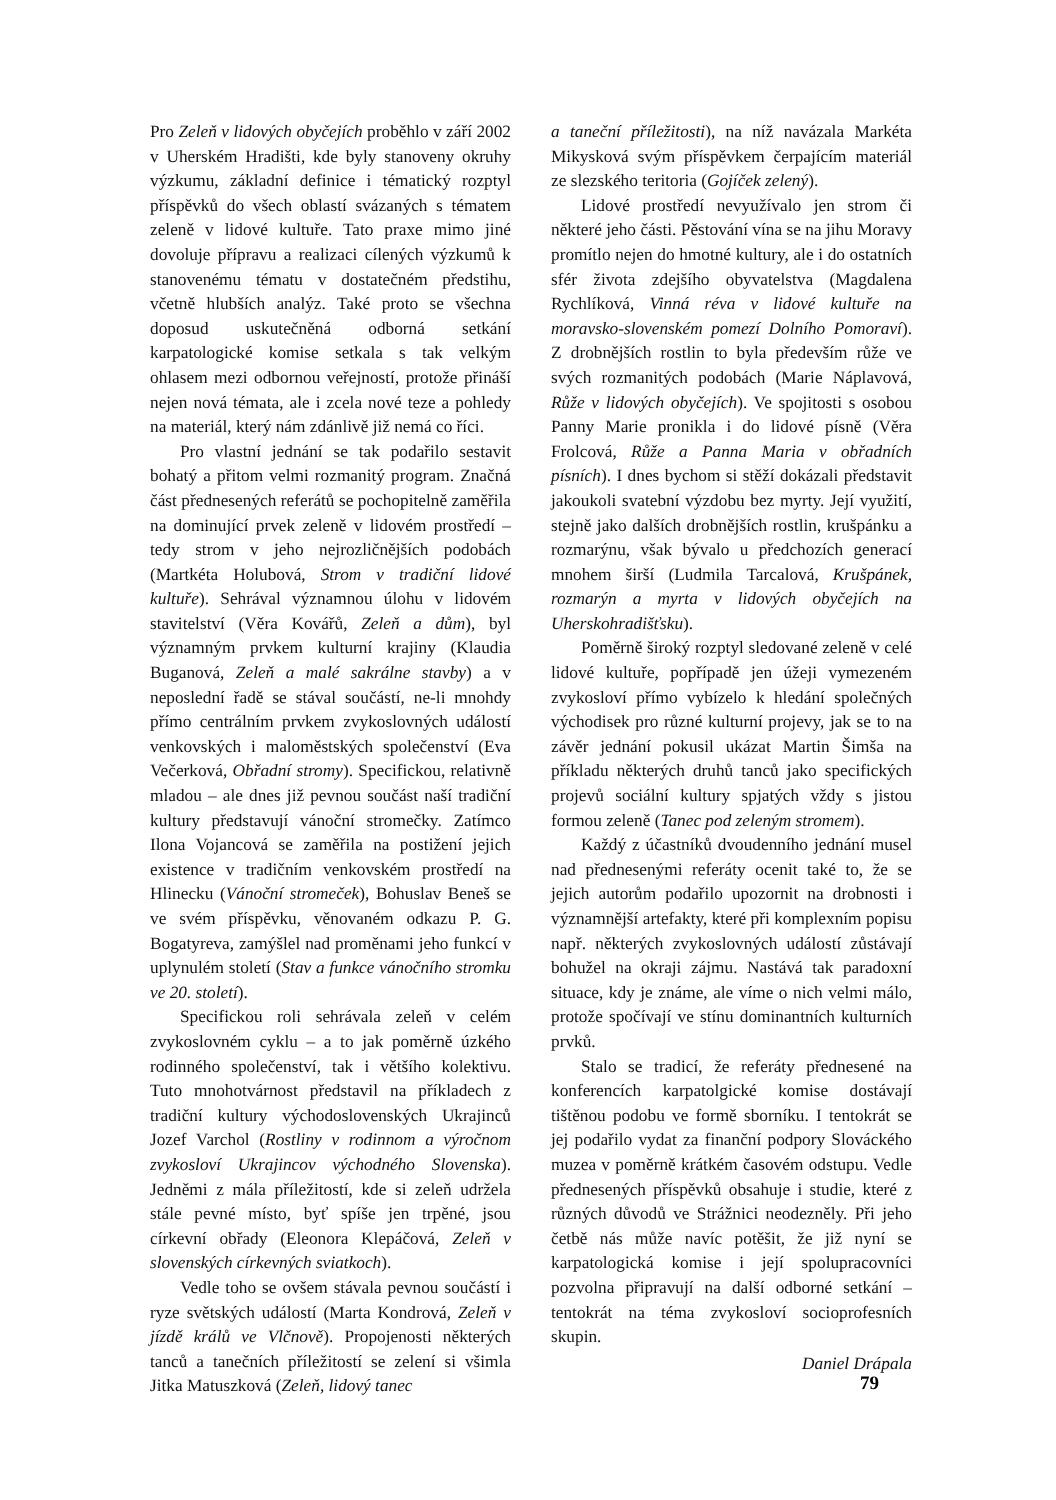Pro Zeleň v lidových obyčejích proběhlo v září 2002 v Uherském Hradišti, kde byly stanoveny okruhy výzkumu, základní definice i tématický rozptyl příspěvků do všech oblastí svázaných s tématem zeleně v lidové kultuře. Tato praxe mimo jiné dovoluje přípravu a realizaci cílených výzkumů k stanovenému tématu v dostatečném předstihu, včetně hlubších analýz. Také proto se všechna doposud uskutečněná odborná setkání karpatologické komise setkala s tak velkým ohlasem mezi odbornou veřejností, protože přináší nejen nová témata, ale i zcela nové teze a pohledy na materiál, který nám zdánlivě již nemá co říci.
Pro vlastní jednání se tak podařilo sestavit bohatý a přitom velmi rozmanitý program. Značná část přednesených referátů se pochopitelně zaměřila na dominující prvek zeleně v lidovém prostředí – tedy strom v jeho nejrozličnějších podobách (Martkéta Holubová, Strom v tradiční lidové kultuře). Sehrával významnou úlohu v lidovém stavitelství (Věra Kovářů, Zeleň a dům), byl významným prvkem kulturní krajiny (Klaudia Buganová, Zeleň a malé sakrálne stavby) a v neposlední řadě se stával součástí, ne-li mnohdy přímo centrálním prvkem zvykoslovných událostí venkovských i maloměstských společenství (Eva Večerková, Obřadní stromy). Specifickou, relativně mladou – ale dnes již pevnou součást naší tradiční kultury představují vánoční stromečky. Zatímco Ilona Vojancová se zaměřila na postižení jejich existence v tradičním venkovském prostředí na Hlinecku (Vánoční stromeček), Bohuslav Beneš se ve svém příspěvku, věnovaném odkazu P. G. Bogatyreva, zamýšlel nad proměnami jeho funkcí v uplynulém století (Stav a funkce vánočního stromku ve 20. století).
Specifickou roli sehrávala zeleň v celém zvykoslovném cyklu – a to jak poměrně úzkého rodinného společenství, tak i většího kolektivu. Tuto mnohotvárnost představil na příkladech z tradiční kultury východoslovenských Ukrajinců Jozef Varchol (Rostliny v rodinnom a výročnom zvykosloví Ukrajincov východného Slovenska). Jedněmi z mála příležitostí, kde si zeleň udržela stále pevné místo, byť spíše jen trpěné, jsou církevní obřady (Eleonora Klepáčová, Zeleň v slovenských církevných sviatkoch).
Vedle toho se ovšem stávala pevnou součástí i ryze světských událostí (Marta Kondrová, Zeleň v jízdě králů ve Vlčnově). Propojenosti některých tanců a tanečních příležitostí se zelení si všimla Jitka Matuszková (Zeleň, lidový tanec
a taneční příležitosti), na níž navázala Markéta Mikysková svým příspěvkem čerpajícím materiál ze slezského teritoria (Gojíček zelený).
Lidové prostředí nevyužívalo jen strom či některé jeho části. Pěstování vína se na jihu Moravy promítlo nejen do hmotné kultury, ale i do ostatních sfér života zdejšího obyvatelstva (Magdalena Rychlíková, Vinná réva v lidové kultuře na moravsko-slovenském pomezí Dolního Pomoraví). Z drobnějších rostlin to byla především růže ve svých rozmanitých podobách (Marie Náplavová, Růže v lidových obyčejích). Ve spojitosti s osobou Panny Marie pronikla i do lidové písně (Věra Frolcová, Růže a Panna Maria v obřadních písních). I dnes bychom si stěží dokázali představit jakoukoli svatební výzdobu bez myrty. Její využití, stejně jako dalších drobnějších rostlin, krušpánku a rozmarýnu, však bývalo u předchozích generací mnohem širší (Ludmila Tarcalová, Krušpánek, rozmarýn a myrta v lidových obyčejích na Uherskohradišťsku).
Poměrně široký rozptyl sledované zeleně v celé lidové kultuře, popřípadě jen úžeji vymezeném zvykosloví přímo vybízelo k hledání společných východisek pro různé kulturní projevy, jak se to na závěr jednání pokusil ukázat Martin Šimša na příkladu některých druhů tanců jako specifických projevů sociální kultury spjatých vždy s jistou formou zeleně (Tanec pod zeleným stromem).
Každý z účastníků dvoudenního jednání musel nad přednesenými referáty ocenit také to, že se jejich autorům podařilo upozornit na drobnosti i významnější artefakty, které při komplexním popisu např. některých zvykoslovných událostí zůstávají bohužel na okraji zájmu. Nastává tak paradoxní situace, kdy je známe, ale víme o nich velmi málo, protože spočívají ve stínu dominantních kulturních prvků.
Stalo se tradicí, že referáty přednesené na konferencích karpatolgické komise dostávají tištěnou podobu ve formě sborníku. I tentokrát se jej podařilo vydat za finanční podpory Slováckého muzea v poměrně krátkém časovém odstupu. Vedle přednesených příspěvků obsahuje i studie, které z různých důvodů ve Strážnici neodezněly. Při jeho četbě nás může navíc potěšit, že již nyní se karpatologická komise i její spolupracovníci pozvolna připravují na další odborné setkání – tentokrát na téma zvykosloví socioprofesních skupin.
Daniel Drápala
79